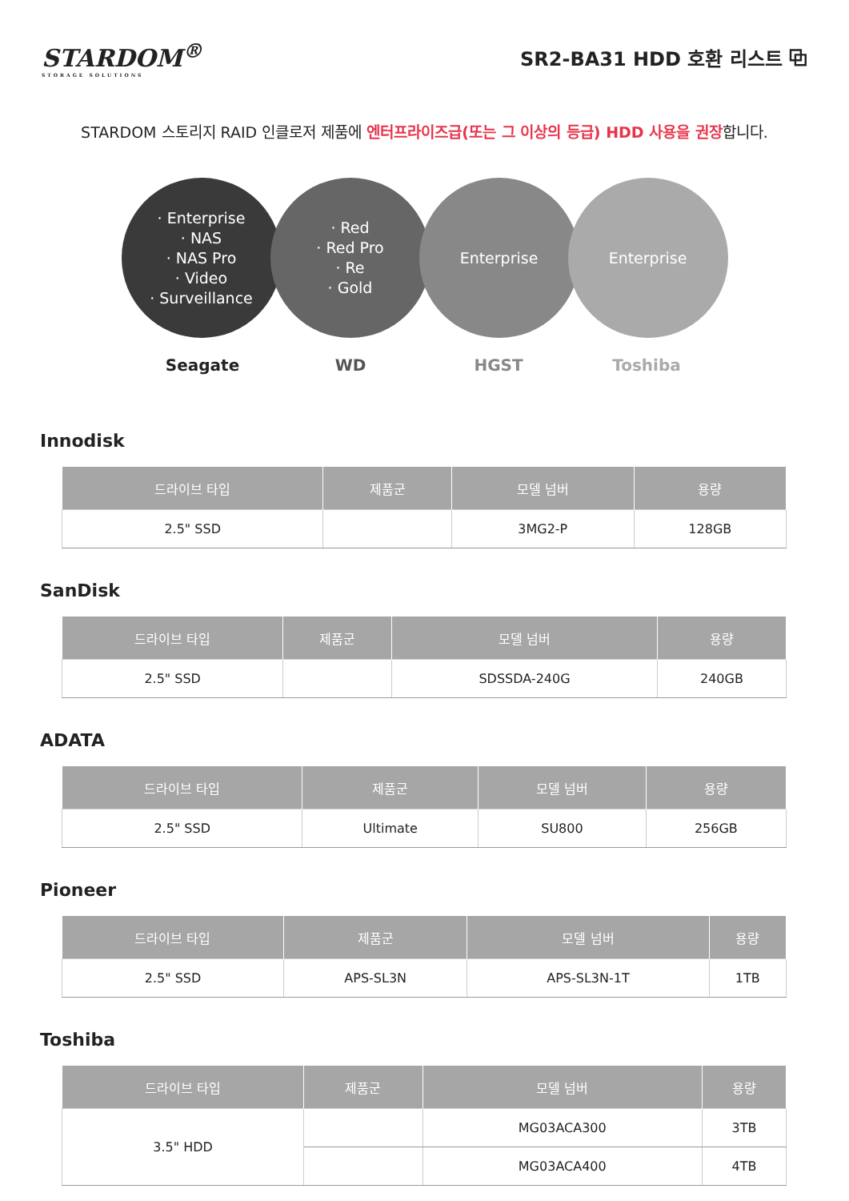STARDOM<sup>®</sup>
STORAGE SOLUTIONS
SR2-BA31 HDD 호환 리스트 ⧉
STARDOM 스토리지 RAID 인클로저 제품에 엔터프라이즈급(또는 그 이상의 등급) HDD 사용을 권장합니다.
· Enterprise
· NAS
· NAS Pro
· Video
· Surveillance
· Red
· Red Pro
· Re
· Gold
Enterprise Enterprise
Seagate WD HGST Toshiba
Innodisk
| 드라이브 타입 | 제품군 | 모델 넘버 | 용량 |
| --- | --- | --- | --- |
| 2.5" SSD | | 3MG2-P | 128GB |
SanDisk
| 드라이브 타입 | 제품군 | 모델 넘버 | 용량 |
| --- | --- | --- | --- |
| 2.5" SSD | | SDSSDA-240G | 240GB |
ADATA
| 드라이브 타입 | 제품군 | 모델 넘버 | 용량 |
| --- | --- | --- | --- |
| 2.5" SSD | Ultimate | SU800 | 256GB |
Pioneer
| 드라이브 타입 | 제품군 | 모델 넘버 | 용량 |
| --- | --- | --- | --- |
| 2.5" SSD | APS-SL3N | APS-SL3N-1T | 1TB |
Toshiba
| 드라이브 타입 | 제품군 | 모델 넘버 | 용량 |
| --- | --- | --- | --- |
| 3.5" HDD | | MG03ACA300 | 3TB |
| | | MG03ACA400 | 4TB |